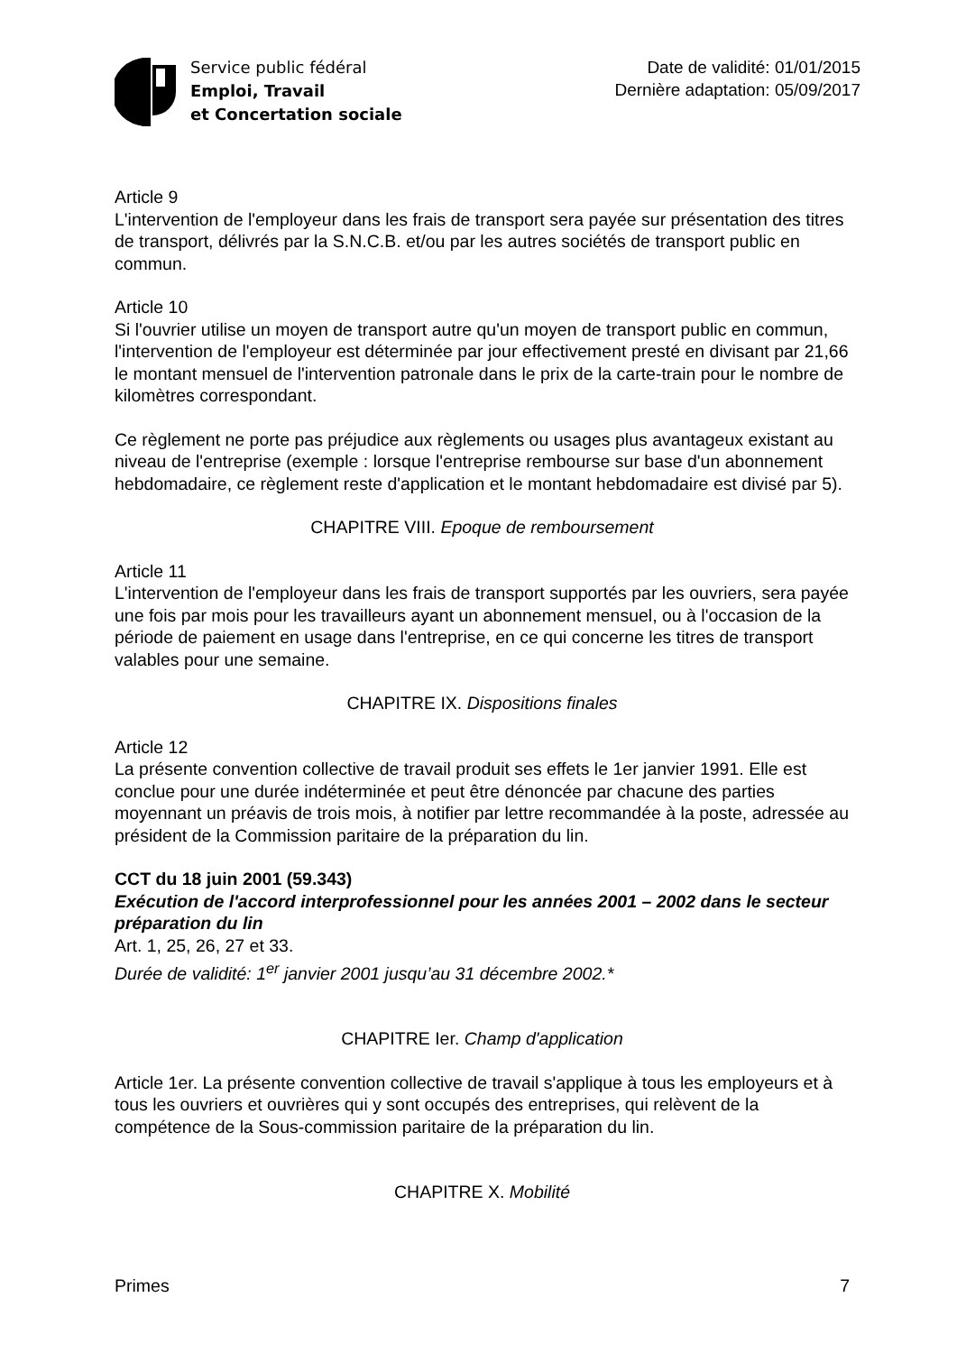Service public fédéral
Emploi, Travail
et Concertation sociale
Date de validité: 01/01/2015
Dernière adaptation: 05/09/2017
Article 9
L'intervention de l'employeur dans les frais de transport sera payée sur présentation des titres de transport, délivrés par la S.N.C.B. et/ou par les autres sociétés de transport public en commun.
Article 10
Si l'ouvrier utilise un moyen de transport autre qu'un moyen de transport public en commun, l'intervention de l'employeur est déterminée par jour effectivement presté en divisant par 21,66 le montant mensuel de l'intervention patronale dans le prix de la carte-train pour le nombre de kilomètres correspondant.
Ce règlement ne porte pas préjudice aux règlements ou usages plus avantageux existant au niveau de l'entreprise (exemple : lorsque l'entreprise rembourse sur base d'un abonnement hebdomadaire, ce règlement reste d'application et le montant hebdomadaire est divisé par 5).
CHAPITRE VIII. Epoque de remboursement
Article 11
L'intervention de l'employeur dans les frais de transport supportés par les ouvriers, sera payée une fois par mois pour les travailleurs ayant un abonnement mensuel, ou à l'occasion de la période de paiement en usage dans l'entreprise, en ce qui concerne les titres de transport valables pour une semaine.
CHAPITRE IX. Dispositions finales
Article 12
La présente convention collective de travail produit ses effets le 1er janvier 1991. Elle est conclue pour une durée indéterminée et peut être dénoncée par chacune des parties moyennant un préavis de trois mois, à notifier par lettre recommandée à la poste, adressée au président de la Commission paritaire de la préparation du lin.
CCT du 18 juin 2001 (59.343)
Exécution de l'accord interprofessionnel pour les années 2001 – 2002 dans le secteur préparation du lin
Art. 1, 25, 26, 27 et 33.
Durée de validité: 1<sup>er</sup> janvier 2001 jusqu’au 31 décembre 2002.*
CHAPITRE Ier. Champ d'application
Article 1er. La présente convention collective de travail s'applique à tous les employeurs et à tous les ouvriers et ouvrières qui y sont occupés des entreprises, qui relèvent de la compétence de la Sous-commission paritaire de la préparation du lin.
CHAPITRE X. Mobilité
Primes 7